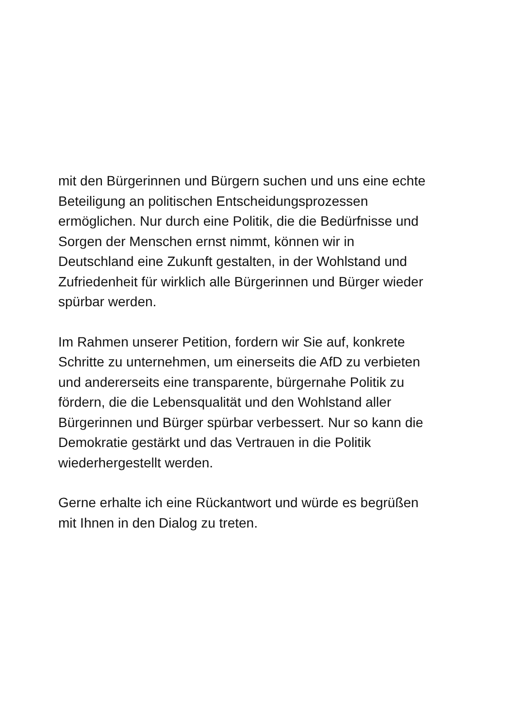mit den Bürgerinnen und Bürgern suchen und uns eine echte
Beteiligung an politischen Entscheidungsprozessen
ermöglichen. Nur durch eine Politik, die die Bedürfnisse und
Sorgen der Menschen ernst nimmt, können wir in
Deutschland eine Zukunft gestalten, in der Wohlstand und
Zufriedenheit für wirklich alle Bürgerinnen und Bürger wieder
spürbar werden.
Im Rahmen unserer Petition, fordern wir Sie auf, konkrete
Schritte zu unternehmen, um einerseits die AfD zu verbieten
und andererseits eine transparente, bürgernahe Politik zu
fördern, die die Lebensqualität und den Wohlstand aller
Bürgerinnen und Bürger spürbar verbessert. Nur so kann die
Demokratie gestärkt und das Vertrauen in die Politik
wiederhergestellt werden.
Gerne erhalte ich eine Rückantwort und würde es begrüßen
mit Ihnen in den Dialog zu treten.